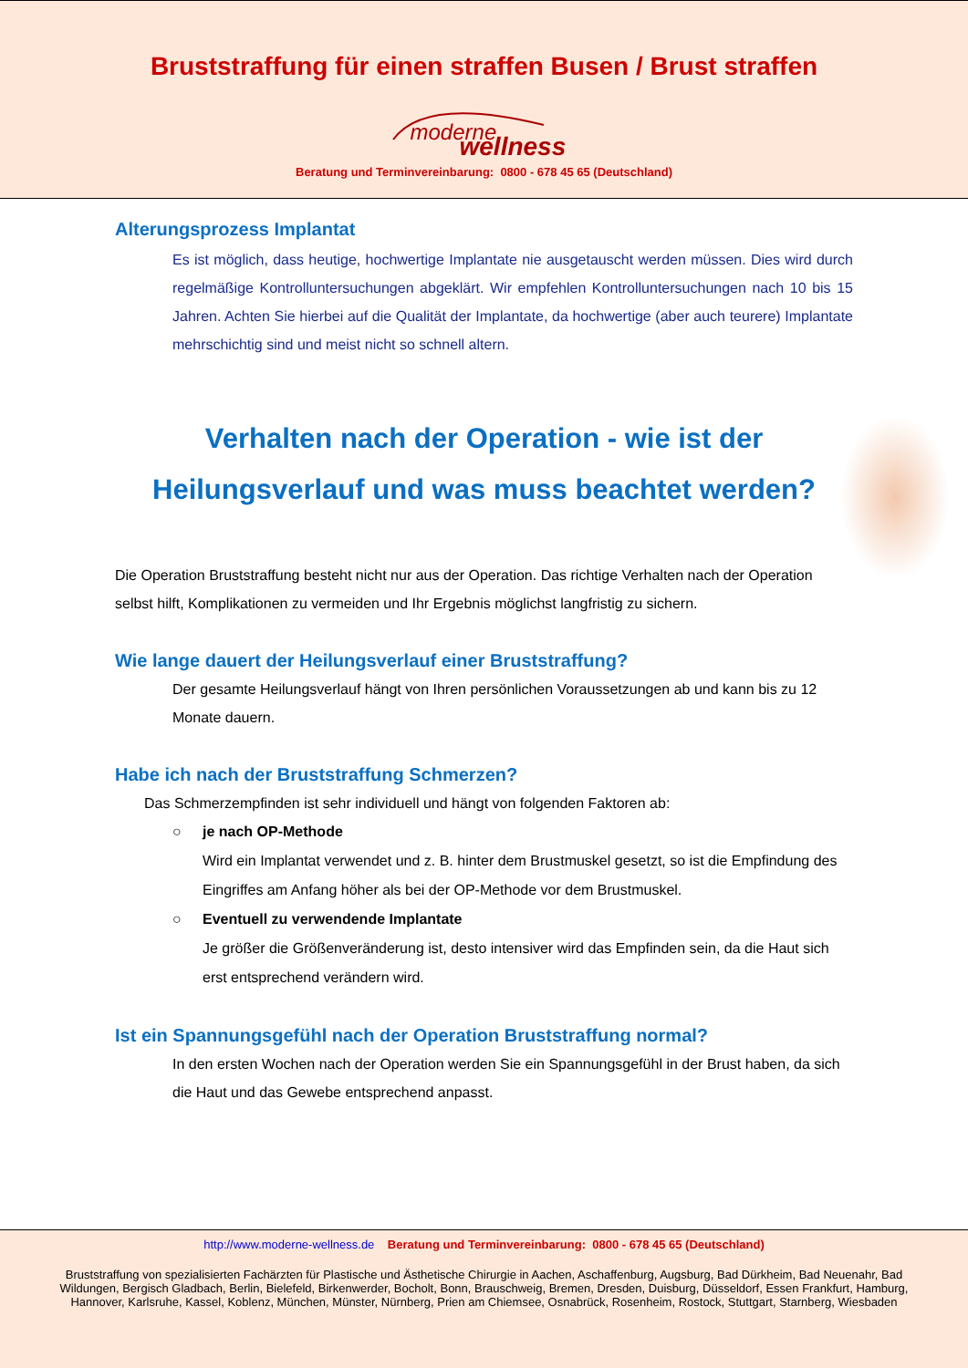Bruststraffung für einen straffen Busen / Brust straffen
moderne wellness
Beratung und Terminvereinbarung: 0800 - 678 45 65 (Deutschland)
Alterungsprozess Implantat
Es ist möglich, dass heutige, hochwertige Implantate nie ausgetauscht werden müssen. Dies wird durch regelmäßige Kontrolluntersuchungen abgeklärt. Wir empfehlen Kontrolluntersuchungen nach 10 bis 15 Jahren. Achten Sie hierbei auf die Qualität der Implantate, da hochwertige (aber auch teurere) Implantate mehrschichtig sind und meist nicht so schnell altern.
Verhalten nach der Operation - wie ist der
Heilungsverlauf und was muss beachtet werden?
Die Operation Bruststraffung besteht nicht nur aus der Operation. Das richtige Verhalten nach der Operation selbst hilft, Komplikationen zu vermeiden und Ihr Ergebnis möglichst langfristig zu sichern.
Wie lange dauert der Heilungsverlauf einer Bruststraffung?
Der gesamte Heilungsverlauf hängt von Ihren persönlichen Voraussetzungen ab und kann bis zu 12 Monate dauern.
Habe ich nach der Bruststraffung Schmerzen?
Das Schmerzempfinden ist sehr individuell und hängt von folgenden Faktoren ab:
○ je nach OP-Methode
Wird ein Implantat verwendet und z. B. hinter dem Brustmuskel gesetzt, so ist die Empfindung des Eingriffes am Anfang höher als bei der OP-Methode vor dem Brustmuskel.
○ Eventuell zu verwendende Implantate
Je größer die Größenveränderung ist, desto intensiver wird das Empfinden sein, da die Haut sich erst entsprechend verändern wird.
Ist ein Spannungsgefühl nach der Operation Bruststraffung normal?
In den ersten Wochen nach der Operation werden Sie ein Spannungsgefühl in der Brust haben, da sich die Haut und das Gewebe entsprechend anpasst.
http://www.moderne-wellness.de Beratung und Terminvereinbarung: 0800 - 678 45 65 (Deutschland)
Bruststraffung von spezialisierten Fachärzten für Plastische und Ästhetische Chirurgie in Aachen, Aschaffenburg, Augsburg, Bad Dürkheim, Bad Neuenahr, Bad Wildungen, Bergisch Gladbach, Berlin, Bielefeld, Birkenwerder, Bocholt, Bonn, Brauschweig, Bremen, Dresden, Duisburg, Düsseldorf, Essen Frankfurt, Hamburg, Hannover, Karlsruhe, Kassel, Koblenz, München, Münster, Nürnberg, Prien am Chiemsee, Osnabrück, Rosenheim, Rostock, Stuttgart, Starnberg, Wiesbaden